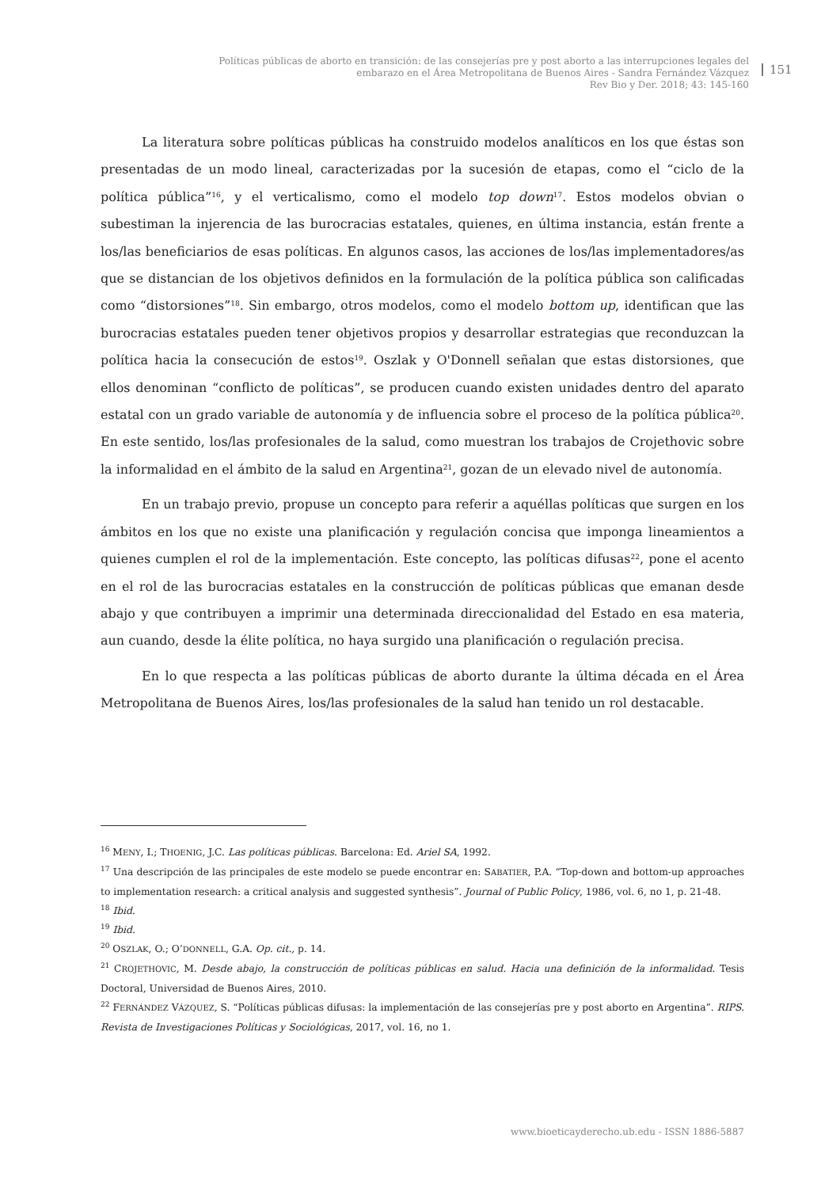Políticas públicas de aborto en transición: de las consejerías pre y post aborto a las interrupciones legales del embarazo en el Área Metropolitana de Buenos Aires - Sandra Fernández Vázquez
Rev Bio y Der. 2018; 43: 145-160
151
La literatura sobre políticas públicas ha construido modelos analíticos en los que éstas son presentadas de un modo lineal, caracterizadas por la sucesión de etapas, como el “ciclo de la política pública”<sup>16</sup>, y el verticalismo, como el modelo top down<sup>17</sup>. Estos modelos obvian o subestiman la injerencia de las burocracias estatales, quienes, en última instancia, están frente a los/las beneficiarios de esas políticas. En algunos casos, las acciones de los/las implementadores/as que se distancian de los objetivos definidos en la formulación de la política pública son calificadas como “distorsiones”<sup>18</sup>. Sin embargo, otros modelos, como el modelo bottom up, identifican que las burocracias estatales pueden tener objetivos propios y desarrollar estrategias que reconduzcan la política hacia la consecución de estos<sup>19</sup>. Oszlak y O'Donnell señalan que estas distorsiones, que ellos denominan “conflicto de políticas”, se producen cuando existen unidades dentro del aparato estatal con un grado variable de autonomía y de influencia sobre el proceso de la política pública<sup>20</sup>. En este sentido, los/las profesionales de la salud, como muestran los trabajos de Crojethovic sobre la informalidad en el ámbito de la salud en Argentina<sup>21</sup>, gozan de un elevado nivel de autonomía.
En un trabajo previo, propuse un concepto para referir a aquéllas políticas que surgen en los ámbitos en los que no existe una planificación y regulación concisa que imponga lineamientos a quienes cumplen el rol de la implementación. Este concepto, las políticas difusas<sup>22</sup>, pone el acento en el rol de las burocracias estatales en la construcción de políticas públicas que emanan desde abajo y que contribuyen a imprimir una determinada direccionalidad del Estado en esa materia, aun cuando, desde la élite política, no haya surgido una planificación o regulación precisa.
En lo que respecta a las políticas públicas de aborto durante la última década en el Área Metropolitana de Buenos Aires, los/las profesionales de la salud han tenido un rol destacable.
<sup>16</sup> MENY, I.; THOENIG, J.C. Las políticas públicas. Barcelona: Ed. Ariel SA, 1992.
<sup>17</sup> Una descripción de las principales de este modelo se puede encontrar en: SABATIER, P.A. “Top-down and bottom-up approaches to implementation research: a critical analysis and suggested synthesis”. Journal of Public Policy, 1986, vol. 6, no 1, p. 21-48.
<sup>18</sup> Ibid.
<sup>19</sup> Ibid.
<sup>20</sup> OSZLAK, O.; O’DONNELL, G.A. Op. cit., p. 14.
<sup>21</sup> CROJETHOVIC, M. Desde abajo, la construcción de políticas públicas en salud. Hacia una definición de la informalidad. Tesis Doctoral, Universidad de Buenos Aires, 2010.
<sup>22</sup> FERNÁNDEZ VÁZQUEZ, S. “Políticas públicas difusas: la implementación de las consejerías pre y post aborto en Argentina”. RIPS. Revista de Investigaciones Políticas y Sociológicas, 2017, vol. 16, no 1.
www.bioeticayderecho.ub.edu - ISSN 1886-5887